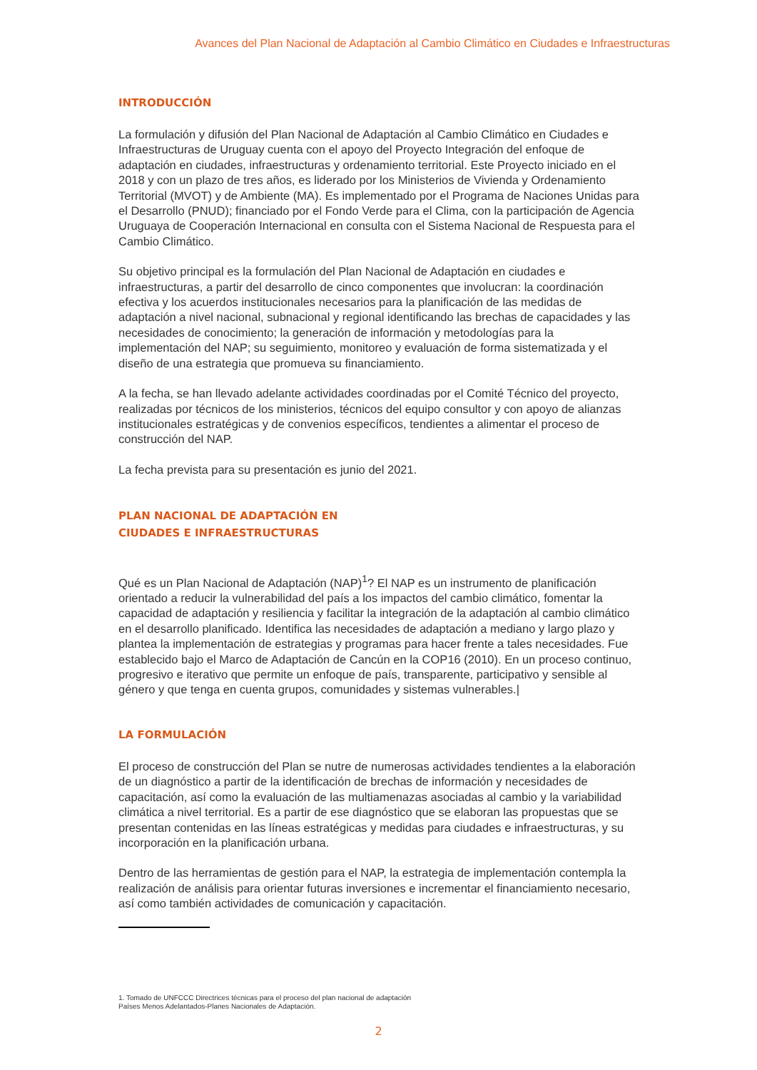Avances del Plan Nacional de Adaptación al Cambio Climático en Ciudades e Infraestructuras
INTRODUCCIÓN
La formulación y difusión del Plan Nacional de Adaptación al Cambio Climático en Ciudades e Infraestructuras de Uruguay cuenta con el apoyo del Proyecto Integración del enfoque de adaptación en ciudades, infraestructuras y ordenamiento territorial. Este Proyecto iniciado en el 2018 y con un plazo de tres años, es liderado por los Ministerios de Vivienda y Ordenamiento Territorial (MVOT) y de Ambiente (MA). Es implementado por el Programa de Naciones Unidas para el Desarrollo (PNUD); financiado por el Fondo Verde para el Clima, con la participación de Agencia Uruguaya de Cooperación Internacional en consulta con el Sistema Nacional de Respuesta para el Cambio Climático.
Su objetivo principal es la formulación del Plan Nacional de Adaptación en ciudades e infraestructuras, a partir del desarrollo de cinco componentes que involucran: la coordinación efectiva y los acuerdos institucionales necesarios para la planificación de las medidas de adaptación a nivel nacional, subnacional y regional identificando las brechas de capacidades y las necesidades de conocimiento; la generación de información y metodologías para la implementación del NAP; su seguimiento, monitoreo y evaluación de forma sistematizada y el diseño de una estrategia que promueva su financiamiento.
A la fecha, se han llevado adelante actividades coordinadas por el Comité Técnico del proyecto, realizadas por técnicos de los ministerios, técnicos del equipo consultor y con apoyo de alianzas institucionales estratégicas y de convenios específicos, tendientes a alimentar el proceso de construcción del NAP.
La fecha prevista para su presentación es junio del 2021.
PLAN NACIONAL DE ADAPTACIÓN EN
CIUDADES E INFRAESTRUCTURAS
Qué es un Plan Nacional de Adaptación (NAP)<sup>1</sup>? El NAP es un instrumento de planificación orientado a reducir la vulnerabilidad del país a los impactos del cambio climático, fomentar la capacidad de adaptación y resiliencia y facilitar la integración de la adaptación al cambio climático en el desarrollo planificado. Identifica las necesidades de adaptación a mediano y largo plazo y plantea la implementación de estrategias y programas para hacer frente a tales necesidades. Fue establecido bajo el Marco de Adaptación de Cancún en la COP16 (2010). En un proceso continuo, progresivo e iterativo que permite un enfoque de país, transparente, participativo y sensible al género y que tenga en cuenta grupos, comunidades y sistemas vulnerables.|
LA FORMULACIÓN
El proceso de construcción del Plan se nutre de numerosas actividades tendientes a la elaboración de un diagnóstico a partir de la identificación de brechas de información y necesidades de capacitación, así como la evaluación de las multiamenazas asociadas al cambio y la variabilidad climática a nivel territorial. Es a partir de ese diagnóstico que se elaboran las propuestas que se presentan contenidas en las líneas estratégicas y medidas para ciudades e infraestructuras, y su incorporación en la planificación urbana.
Dentro de las herramientas de gestión para el NAP, la estrategia de implementación contempla la realización de análisis para orientar futuras inversiones e incrementar el financiamiento necesario, así como también actividades de comunicación y capacitación.
1. Tomado de UNFCCC Directrices técnicas para el proceso del plan nacional de adaptación
Países Menos Adelantados-Planes Nacionales de Adaptación.
2